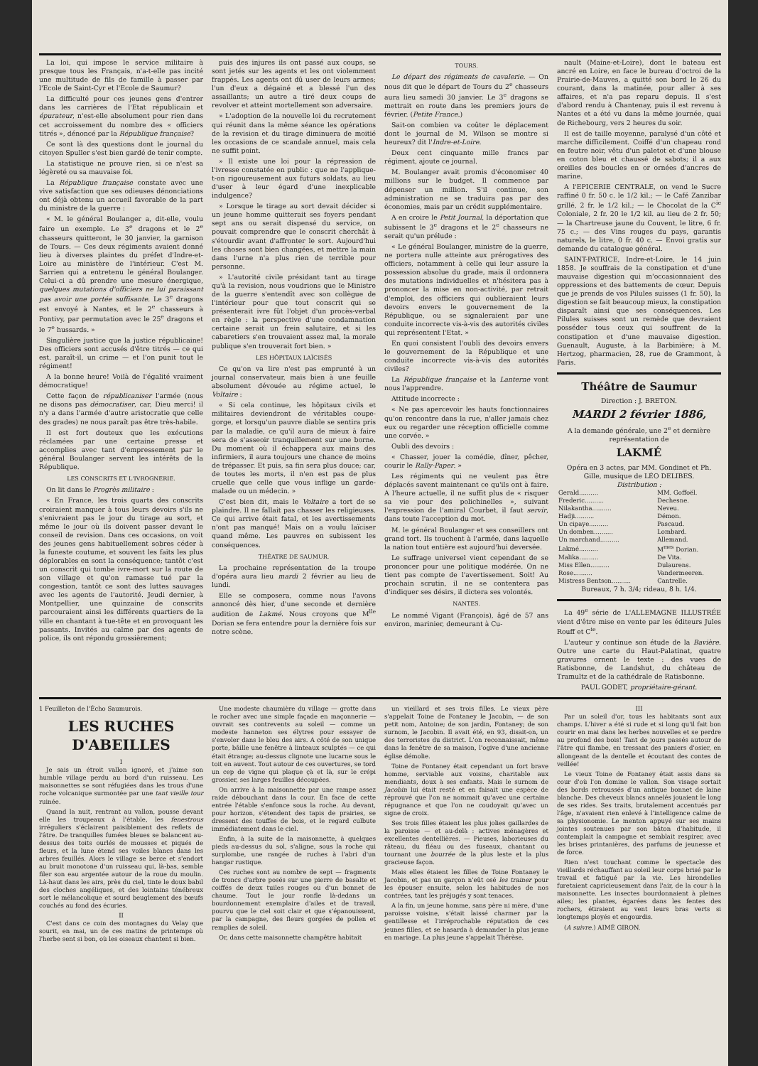La loi, qui impose le service militaire à presque tous les Français, n'a-t-elle pas incité une multitude de fils de famille à passer par l'Ecole de Saint-Cyr et l'Ecole de Saumur?
La difficulté pour ces jeunes gens d'entrer dans les carrières de l'Etat républicain et épurateur, n'est-elle absolument pour rien dans cet accroissement du nombre des « officiers titrés », dénoncé par la République française?
Ce sont là des questions dont le journal du citoyen Spuller s'est bien gardé de tenir compte.
La statistique ne prouve rien, si ce n'est sa légèreté ou sa mauvaise foi.
La République française constate avec une vive satisfaction que ses odieuses dénonciations ont déjà obtenu un accueil favorable de la part du ministre de la guerre :
« M. le général Boulanger a, dit-elle, voulu faire un exemple. Le 3<sup>e</sup> dragons et le 2<sup>e</sup> chasseurs quitteront, le 30 janvier, la garnison de Tours. — Ces deux régiments avaient donné lieu à diverses plaintes du préfet d'Indre-et-Loire au ministère de l'intérieur. C'est M. Sarrien qui a entretenu le général Boulanger. Celui-ci a dû prendre une mesure énergique, quelques mutations d'officiers ne lui paraissant pas avoir une portée suffisante. Le 3<sup>e</sup> dragons est envoyé à Nantes, et le 2<sup>e</sup> chasseurs à Pontivy, par permutation avec le 25<sup>e</sup> dragons et le 7<sup>e</sup> hussards. »
Singulière justice que la justice républicaine! Des officiers sont accusés d'être titrés — ce qui est, paraît-il, un crime — et l'on punit tout le régiment!
A la bonne heure! Voilà de l'égalité vraiment démocratique!
Cette façon de républicaniser l'armée (nous ne disons pas démocratiser, car, Dieu merci! il n'y a dans l'armée d'autre aristocratie que celle des grades) ne nous paraît pas être très-habile.
Il est fort douteux que les exécutions réclamées par une certaine presse et accomplies avec tant d'empressement par le général Boulanger servent les intérêts de la République.
LES CONSCRITS ET L'IVROGNERIE.
On lit dans le Progrès militaire :
« En France, les trois quarts des conscrits croiraient manquer à tous leurs devoirs s'ils ne s'enivraient pas le jour du tirage au sort, et même le jour où ils doivent passer devant le conseil de revision. Dans ces occasions, on voit des jeunes gens habituellement sobres céder à la funeste coutume, et souvent les faits les plus déplorables en sont la conséquence; tantôt c'est un conscrit qui tombe ivre-mort sur la route de son village et qu'on ramasse tué par la congestion, tantôt ce sont des luttes sauvages avec les agents de l'autorité. Jeudi dernier, à Montpellier, une quinzaine de conscrits parcouraient ainsi les différents quartiers de la ville en chantant à tue-tête et en provoquant les passants. Invités au calme par des agents de police, ils ont répondu grossièrement;
puis des injures ils ont passé aux coups, se sont jetés sur les agents et les ont violemment frappés. Les agents ont dû user de leurs armes; l'un d'eux a dégainé et a blessé l'un des assaillants; un autre a tiré deux coups de revolver et atteint mortellement son adversaire.
» L'adoption de la nouvelle loi du recrutement qui réunit dans la même séance les opérations de la revision et du tirage diminuera de moitié les occasions de ce scandale annuel, mais cela ne suffit point.
» Il existe une loi pour la répression de l'ivresse constatée en public : que ne l'applique-t-on rigoureusement aux futurs soldats, au lieu d'user à leur égard d'une inexplicable indulgence?
» Lorsque le tirage au sort devait décider si un jeune homme quitterait ses foyers pendant sept ans ou serait dispensé du service, on pouvait comprendre que le conscrit cherchât à s'étourdir avant d'affronter le sort. Aujourd'hui les choses sont bien changées, et mettre la main dans l'urne n'a plus rien de terrible pour personne.
» L'autorité civile présidant tant au tirage qu'à la revision, nous voudrions que le Ministre de la guerre s'entendît avec son collègue de l'intérieur pour que tout conscrit qui se présenterait ivre fût l'objet d'un procès-verbal en règle : la perspective d'une condamnation certaine serait un frein salutaire, et si les cabaretiers s'en trouvaient assez mal, la morale publique s'en trouverait fort bien. »
LES HÔPITAUX LAÏCISÉS
Ce qu'on va lire n'est pas emprunté à un journal conservateur, mais bien à une feuille absolument dévouée au régime actuel, le Voltaire :
« Si cela continue, les hôpitaux civils et militaires deviendront de véritables coupe-gorge, et lorsqu'un pauvre diable se sentira pris par la maladie, ce qu'il aura de mieux à faire sera de s'asseoir tranquillement sur une borne. Du moment où il échappera aux mains des infirmiers, il aura toujours une chance de moins de trépasser. Et puis, sa fin sera plus douce; car, de toutes les morts, il n'en est pas de plus cruelle que celle que vous inflige un garde-malade ou un médecin. »
C'est bien dit, mais le Voltaire a tort de se plaindre. Il ne fallait pas chasser les religieuses. Ce qui arrive était fatal, et les avertissements n'ont pas manqué! Mais on a voulu laïciser quand même. Les pauvres en subissent les conséquences.
THÉATRE DE SAUMUR.
La prochaine représentation de la troupe d'opéra aura lieu mardi 2 février au lieu de lundi.
Elle se composera, comme nous l'avons annoncé dès hier, d'une seconde et dernière audition de Lakmé. Nous croyons que M<sup>lle</sup> Dorian se fera entendre pour la dernière fois sur notre scène.
TOURS.
Le départ des régiments de cavalerie. — On nous dit que le départ de Tours du 2<sup>e</sup> chasseurs aura lieu samedi 30 janvier. Le 3<sup>e</sup> dragons se mettrait en route dans les premiers jours de février. (Petite France.)
Sait-on combien va coûter le déplacement dont le journal de M. Wilson se montre si heureux? dit l'Indre-et-Loire.
Deux cent cinquante mille francs par régiment, ajoute ce journal.
M. Boulanger avait promis d'économiser 40 millions sur le budget. Il commence par dépenser un million. S'il continue, son administration ne se traduira pas par des économies, mais par un crédit supplémentaire.
A en croire le Petit Journal, la déportation que subissent le 3<sup>e</sup> dragons et le 2<sup>e</sup> chasseurs ne serait qu'un prélude :
« Le général Boulanger, ministre de la guerre, ne portera nulle atteinte aux prérogatives des officiers, notamment à celle qui leur assure la possession absolue du grade, mais il ordonnera des mutations individuelles et n'hésitera pas à prononcer la mise en non-activité, par retrait d'emploi, des officiers qui oublieraient leurs devoirs envers le gouvernement de la République, ou se signaleraient par une conduite incorrecte vis-à-vis des autorités civiles qui représentent l'Etat. »
En quoi consistent l'oubli des devoirs envers le gouvernement de la République et une conduite incorrecte vis-à-vis des autorités civiles?
La République française et la Lanterne vont nous l'apprendre.
Attitude incorrecte :
« Ne pas apercevoir les hauts fonctionnaires qu'on rencontre dans la rue, n'aller jamais chez eux ou regarder une réception officielle comme une corvée. »
Oubli des devoirs :
« Chasser, jouer la comédie, dîner, pêcher, courir le Rally-Paper. »
Les régiments qui ne veulent pas être déplacés savent maintenant ce qu'ils ont à faire. A l'heure actuelle, il ne suffit plus de « risquer sa vie pour des polichinelles », suivant l'expression de l'amiral Courbet, il faut servir, dans toute l'acception du mot.
M. le général Boulanger et ses conseillers ont grand tort. Ils touchent à l'armée, dans laquelle la nation tout entière est aujourd'hui deversée.
Le suffrage universel vient cependant de se prononcer pour une politique modérée. On ne tient pas compte de l'avertissement. Soit! Au prochain scrutin, il ne se contentera pas d'indiquer ses désirs, il dictera ses volontés.
NANTES.
Le nommé Vigant (François), âgé de 57 ans environ, marinier, demeurant à Cu-
nault (Maine-et-Loire), dont le bateau est ancré en Loire, en face le bureau d'octroi de la Prairie-de-Mauves, a quitté son bord le 26 du courant, dans la matinée, pour aller à ses affaires, et n'a pas reparu depuis. Il s'est d'abord rendu à Chantenay, puis il est revenu à Nantes et a été vu dans la même journée, quai de Richebourg, vers 2 heures du soir.
Il est de taille moyenne, paralysé d'un côté et marche difficilement. Coiffé d'un chapeau rond en feutre noir, vêtu d'un paletot et d'une blouse en coton bleu et chaussé de sabots; il a aux oreilles des boucles en or ornées d'ancres de marine.
A l'EPICERIE CENTRALE, on vend le Sucre raffiné 0 fr. 50 c. le 1/2 kil.; — le Café Zanzibar grillé, 2 fr. le 1/2 kil.; — le Chocolat de la C<sup>ie</sup> Coloniale, 2 fr. 20 le 1/2 kil. au lieu de 2 fr. 50; — la Chartreuse jaune du Couvent, le litre, 6 fr. 75 c.; — des Vins rouges du pays, garantis naturels, le litre, 0 fr. 40 c. — Envoi gratis sur demande du catalogue général.
SAINT-PATRICE, Indre-et-Loire, le 14 juin 1858. Je souffrais de la constipation et d'une mauvaise digestion qui m'occasionnaient des oppressions et des battements de cœur. Depuis que je prends de vos Pilules suisses (1 fr. 50), la digestion se fait beaucoup mieux, la constipation disparaît ainsi que ses conséquences. Les Pilules suisses sont un remède que devraient posséder tous ceux qui souffrent de la constipation et d'une mauvaise digestion. Guenault, Auguste, à la Barbinière; à M. Hertzog, pharmacien, 28, rue de Grammont, à Paris.
Théâtre de Saumur
Direction : J. BRETON.
MARDI 2 février 1886,
A la demande générale, une 2<sup>e</sup> et dernière représentation de
LAKMÉ
Opéra en 3 actes, par MM. Gondinet et Ph. Gille, musique de LÉO DELIBES.
Distribution :
| Gerald.......... | MM. Goffoël. |
| Frederic.......... | Dechesne. |
| Nilakantha.......... | Neveu. |
| Hadji.......... | Démon. |
| Un cipaye.......... | Pascaud. |
| Un domben.......... | Lombard. |
| Un marchand.......... | Allemand. |
| Lakmé.......... | M<sup>mes</sup> Dorian. |
| Malika.......... | De Vita. |
| Miss Ellen.......... | Dulaurens. |
| Rose.......... | Vandermeeren. |
| Mistress Bentson.......... | Cantrelle. |
Bureaux, 7 h. 3/4; rideau, 8 h. 1/4.
La 49<sup>e</sup> série de L'ALLEMAGNE ILLUSTRÉE vient d'être mise en vente par les éditeurs Jules Rouff et C<sup>ie</sup>.
L'auteur y continue son étude de la Bavière. Outre une carte du Haut-Palatinat, quatre gravures ornent le texte : des vues de Ratisbonne, de Landshut, du château de Tramultz et de la cathédrale de Ratisbonne.
PAUL GODET, propriétaire-gérant.
1 Feuilleton de l'Écho Saumurois.
LES RUCHES D'ABEILLES
I
Je sais un étroit vallon ignoré, et j'aime son humble village perdu au bord d'un ruisseau. Les maisonnettes se sont réfugiées dans les trous d'une roche volcanique surmontée par une tant vieille tour ruinée.
Quand la nuit, rentrant au vallon, pousse devant elle les troupeaux à l'étable, les fenestrous irréguliers s'éclairent paisiblement des reflets de l'âtre. De tranquilles fumées bleues se balancent au-dessus des toits ourlés de mousses et piqués de fleurs, et la lune étend ses voiles blancs dans les arbres feuillés. Alors le village se berce et s'endort au bruit monotone d'un ruisseau qui, là-bas, semble filer son eau argentée autour de la roue du moulin. Là-haut dans les airs, près du ciel, tinte le doux babil des cloches angéliques, et des lointains ténébreux sort le mélancolique et sourd beuglement des bœufs couchés au fond des écuries.
II
C'est dans ce coin des montagnes du Velay que sourit, en mai, un de ces matins de printemps où l'herbe sent si bon, où les oiseaux chantent si bien.
Une modeste chaumière du village — grotte dans le rocher avec une simple façade en maçonnerie — ouvrait ses contrevents au soleil — comme un modeste hanneton ses élytres pour essayer de s'envoler dans le bleu des airs. A côté de son unique porte, bâille une fenêtre à linteaux sculptés — ce qui était étrange; au-dessus clignote une lucarne sous le toit en auvent. Tout autour de ces ouvertures, se tord un cep de vigne qui plaque çà et là, sur le crépi grossier, ses larges feuilles découpées.
On arrive à la maisonnette par une rampe assez raide débouchant dans la cour. En face de cette entrée l'étable s'enfonce sous la roche. Au devant, pour horizon, s'étendent des tapis de prairies, se dressent des touffes de bois, et le regard culbute immédiatement dans le ciel.
Enfin, à la suite de la maisonnette, à quelques pieds au-dessus du sol, s'aligne, sous la roche qui surplombe, une rangée de ruches à l'abri d'un hangar rustique.
Ces ruches sont au nombre de sept — fragments de troncs d'arbre posés sur une pierre de basalte et coiffés de deux tuiles rouges ou d'un bonnet de chaume. Tout le jour ronfle là-dedans un bourdonnement exemplaire d'ailes et de travail, pourvu que le ciel soit clair et que s'épanouissent, par la campagne, des fleurs gorgées de pollen et remplies de soleil.
Or, dans cette maisonnette champêtre habitait
un vieillard et ses trois filles. Le vieux père s'appelait Toine de Fontaney le Jacobin, — de son petit nom, Antoine; de son jardin, Fontaney; de son surnom, le Jacobin. Il avait été, en 93, disait-on, un des terroristes du district. L'on reconnaissait, même dans la fenêtre de sa maison, l'ogive d'une ancienne église démolie.
Toine de Fontaney était cependant un fort brave homme, serviable aux voisins, charitable aux mendiants, doux à ses enfants. Mais le surnom de Jacobin lui était resté et en faisait une espèce de réprouvé que l'on ne nommait qu'avec une certaine répugnance et que l'on ne coudoyait qu'avec un signe de croix.
Ses trois filles étaient les plus jolies gaillardes de la paroisse — et au-delà : actives ménagères et excellentes dentellières. — Pieuses, laborieuses du râteau, du fléau ou des fuseaux, chantant ou tournant une bourrée de la plus leste et la plus gracieuse façon.
Mais elles étaient les filles de Toine Fontaney le Jacobin, et pas un garçon n'eût osé les trainer pour les épouser ensuite, selon les habitudes de nos contrées, tant les préjugés y sont tenaces.
A la fin, un jeune homme, sans père ni mère, d'une paroisse voisine, s'était laissé charmer par la gentillesse et l'irréprochable réputation de ces jeunes filles, et se hasarda à demander la plus jeune en mariage. La plus jeune s'appelait Thérèse.
III
Par un soleil d'or, tous les habitants sont aux champs. L'hiver a été si rude et si long qu'il fait bon courir en mai dans les herbes nouvelles et se perdre au profond des bois! Tant de jours passés autour de l'âtre qui flambe, en tressant des paniers d'osier, en allongeant de la dentelle et écoutant des contes de veillée!
Le vieux Toine de Fontaney était assis dans sa cour d'où l'on domine le vallon. Son visage sortait des bords retroussés d'un antique bonnet de laine blanche. Des cheveux blancs annelés jouaient le long de ses rides. Ses traits, brutalement accentués par l'âge, n'avaient rien enlevé à l'intelligence calme de sa physionomie. Le menton appuyé sur ses mains jointes soutenues par son bâton d'habitude, il contemplait la campagne et semblait respirer, avec les brises printanières, des parfums de jeunesse et de force.
Rien n'est touchant comme le spectacle des vieillards réchauffant au soleil leur corps brisé par le travail et fatigué par la vie. Les hirondelles furetaient capricieusement dans l'air, de la cour à la maisonnette. Les insectes bourdonnaient à pleines ailes; les plantes, égarées dans les fentes des rochers, étiraient au vent leurs bras verts si longtemps ployés et engourdis.
(A suivre.) AIMÉ GIRON.